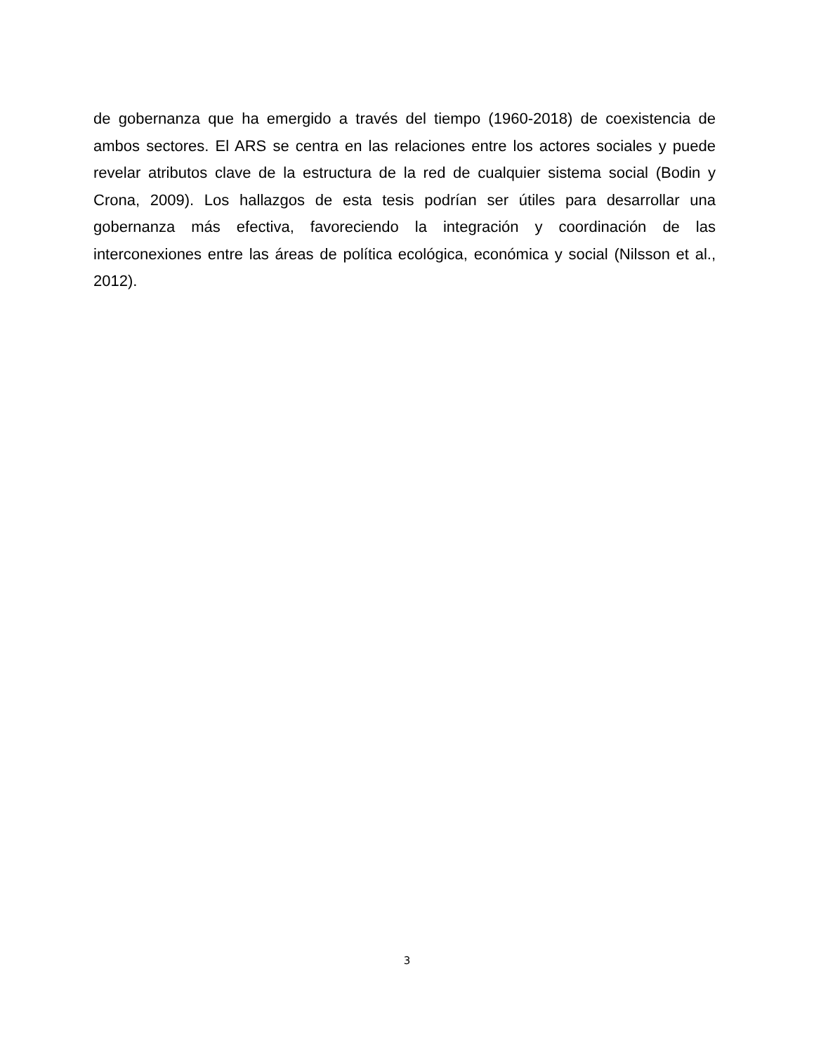de gobernanza que ha emergido a través del tiempo (1960-2018) de coexistencia de ambos sectores. El ARS se centra en las relaciones entre los actores sociales y puede revelar atributos clave de la estructura de la red de cualquier sistema social (Bodin y Crona, 2009). Los hallazgos de esta tesis podrían ser útiles para desarrollar una gobernanza más efectiva, favoreciendo la integración y coordinación de las interconexiones entre las áreas de política ecológica, económica y social (Nilsson et al., 2012).
3